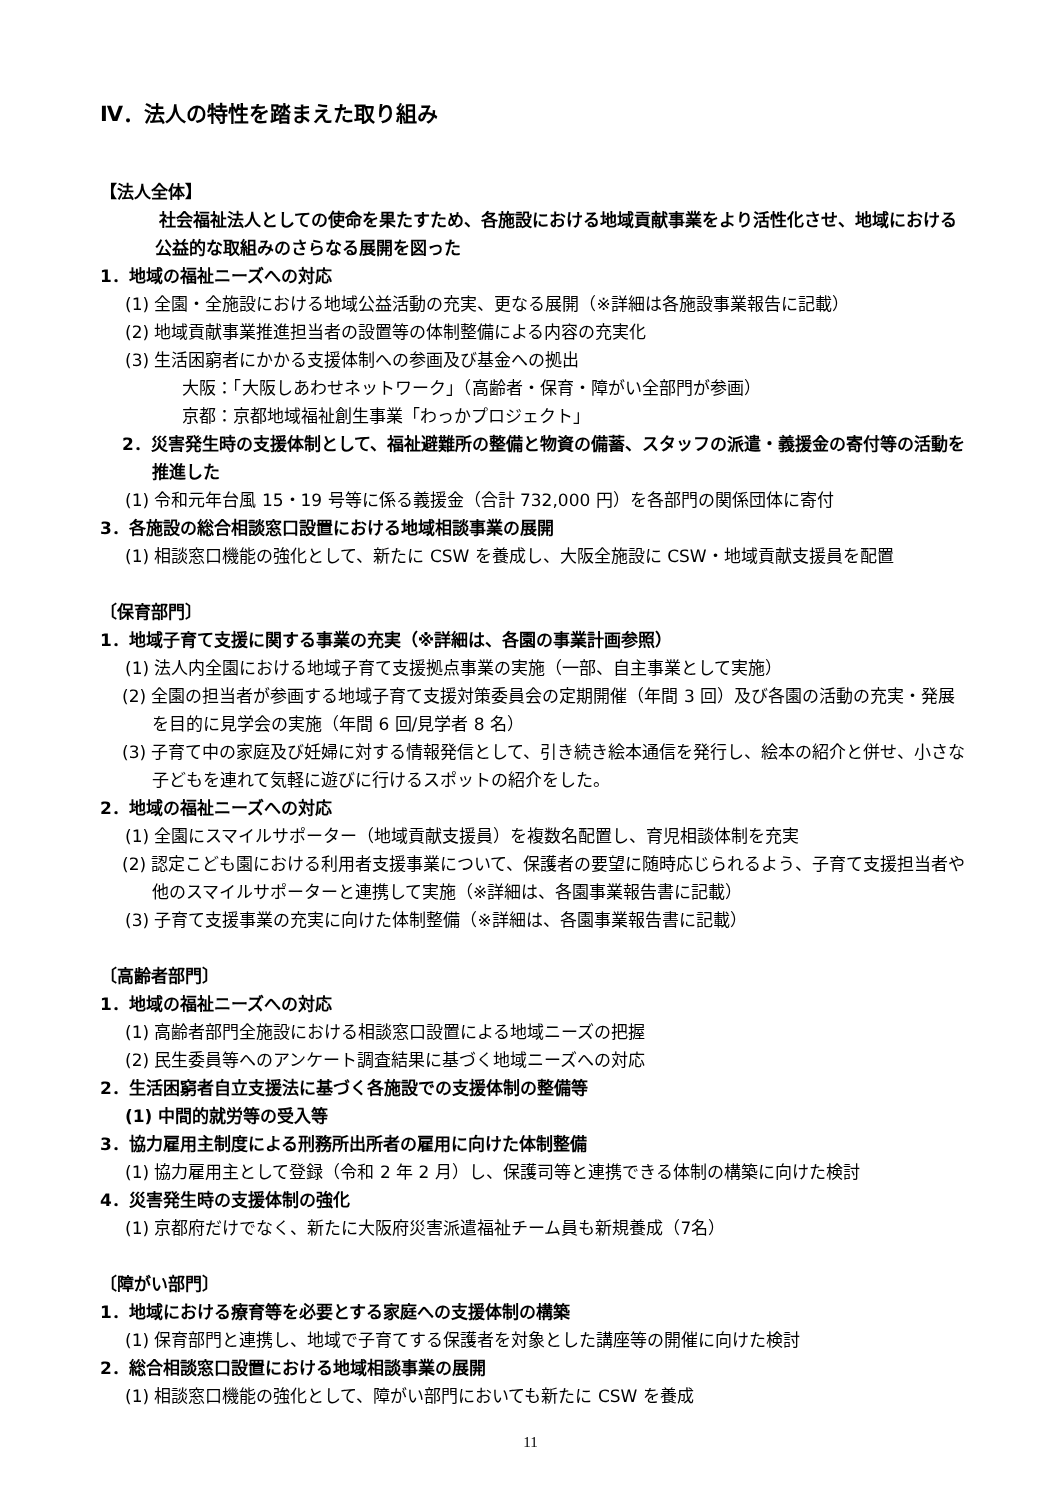Ⅳ．法人の特性を踏まえた取り組み
【法人全体】
　　社会福祉法人としての使命を果たすため、各施設における地域貢献事業をより活性化させ、地域における公益的な取組みのさらなる展開を図った
1．地域の福祉ニーズへの対応
(1) 全園・全施設における地域公益活動の充実、更なる展開（※詳細は各施設事業報告に記載）
(2) 地域貢献事業推進担当者の設置等の体制整備による内容の充実化
(3) 生活困窮者にかかる支援体制への参画及び基金への拠出
大阪：「大阪しあわせネットワーク」（高齢者・保育・障がい全部門が参画）
京都：京都地域福祉創生事業「わっかプロジェクト」
2．災害発生時の支援体制として、福祉避難所の整備と物資の備蓄、スタッフの派遣・義援金の寄付等の活動を推進した
(1) 令和元年台風 15・19 号等に係る義援金（合計 732,000 円）を各部門の関係団体に寄付
3．各施設の総合相談窓口設置における地域相談事業の展開
(1) 相談窓口機能の強化として、新たに CSW を養成し、大阪全施設に CSW・地域貢献支援員を配置
〔保育部門〕
1．地域子育て支援に関する事業の充実（※詳細は、各園の事業計画参照）
(1) 法人内全園における地域子育て支援拠点事業の実施（一部、自主事業として実施）
(2) 全園の担当者が参画する地域子育て支援対策委員会の定期開催（年間 3 回）及び各園の活動の充実・発展を目的に見学会の実施（年間 6 回/見学者 8 名）
(3) 子育て中の家庭及び妊婦に対する情報発信として、引き続き絵本通信を発行し、絵本の紹介と併せ、小さな子どもを連れて気軽に遊びに行けるスポットの紹介をした。
2．地域の福祉ニーズへの対応
(1) 全園にスマイルサポーター（地域貢献支援員）を複数名配置し、育児相談体制を充実
(2) 認定こども園における利用者支援事業について、保護者の要望に随時応じられるよう、子育て支援担当者や他のスマイルサポーターと連携して実施（※詳細は、各園事業報告書に記載）
(3) 子育て支援事業の充実に向けた体制整備（※詳細は、各園事業報告書に記載）
〔高齢者部門〕
1．地域の福祉ニーズへの対応
(1) 高齢者部門全施設における相談窓口設置による地域ニーズの把握
(2) 民生委員等へのアンケート調査結果に基づく地域ニーズへの対応
2．生活困窮者自立支援法に基づく各施設での支援体制の整備等
(1) 中間的就労等の受入等
3．協力雇用主制度による刑務所出所者の雇用に向けた体制整備
(1) 協力雇用主として登録（令和 2 年 2 月）し、保護司等と連携できる体制の構築に向けた検討
4．災害発生時の支援体制の強化
(1) 京都府だけでなく、新たに大阪府災害派遣福祉チーム員も新規養成（7名）
〔障がい部門〕
1．地域における療育等を必要とする家庭への支援体制の構築
(1) 保育部門と連携し、地域で子育てする保護者を対象とした講座等の開催に向けた検討
2．総合相談窓口設置における地域相談事業の展開
(1) 相談窓口機能の強化として、障がい部門においても新たに CSW を養成
11